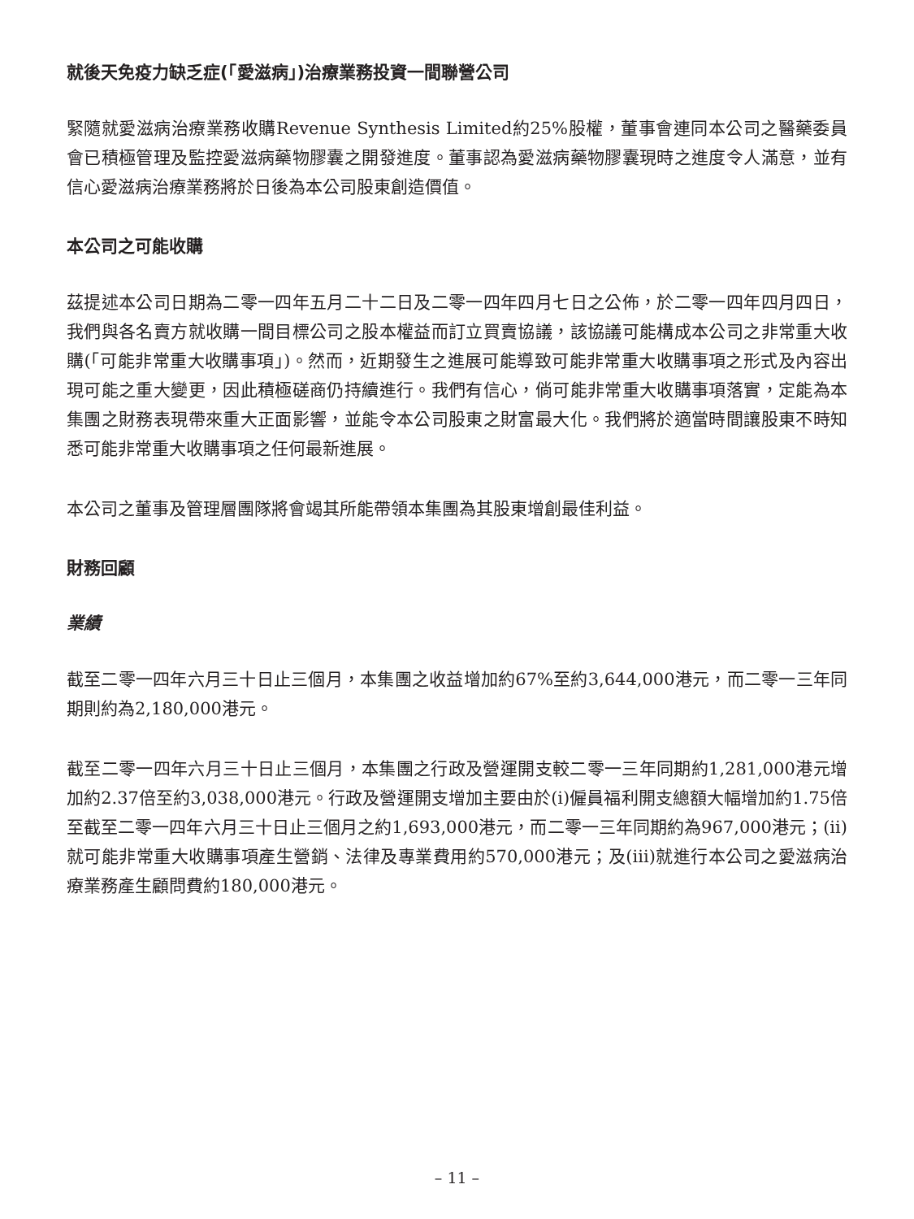就後天免疫力缺乏症(「愛滋病」)治療業務投資一間聯營公司
緊隨就愛滋病治療業務收購Revenue Synthesis Limited約25%股權，董事會連同本公司之醫藥委員會已積極管理及監控愛滋病藥物膠囊之開發進度。董事認為愛滋病藥物膠囊現時之進度令人滿意，並有信心愛滋病治療業務將於日後為本公司股東創造價值。
本公司之可能收購
茲提述本公司日期為二零一四年五月二十二日及二零一四年四月七日之公佈，於二零一四年四月四日，我們與各名賣方就收購一間目標公司之股本權益而訂立買賣協議，該協議可能構成本公司之非常重大收購(「可能非常重大收購事項」)。然而，近期發生之進展可能導致可能非常重大收購事項之形式及內容出現可能之重大變更，因此積極磋商仍持續進行。我們有信心，倘可能非常重大收購事項落實，定能為本集團之財務表現帶來重大正面影響，並能令本公司股東之財富最大化。我們將於適當時間讓股東不時知悉可能非常重大收購事項之任何最新進展。
本公司之董事及管理層團隊將會竭其所能帶領本集團為其股東增創最佳利益。
財務回顧
業績
截至二零一四年六月三十日止三個月，本集團之收益增加約67%至約3,644,000港元，而二零一三年同期則約為2,180,000港元。
截至二零一四年六月三十日止三個月，本集團之行政及營運開支較二零一三年同期約1,281,000港元增加約2.37倍至約3,038,000港元。行政及營運開支增加主要由於(i)僱員福利開支總額大幅增加約1.75倍至截至二零一四年六月三十日止三個月之約1,693,000港元，而二零一三年同期約為967,000港元；(ii)就可能非常重大收購事項產生營銷、法律及專業費用約570,000港元；及(iii)就進行本公司之愛滋病治療業務產生顧問費約180,000港元。
– 11 –